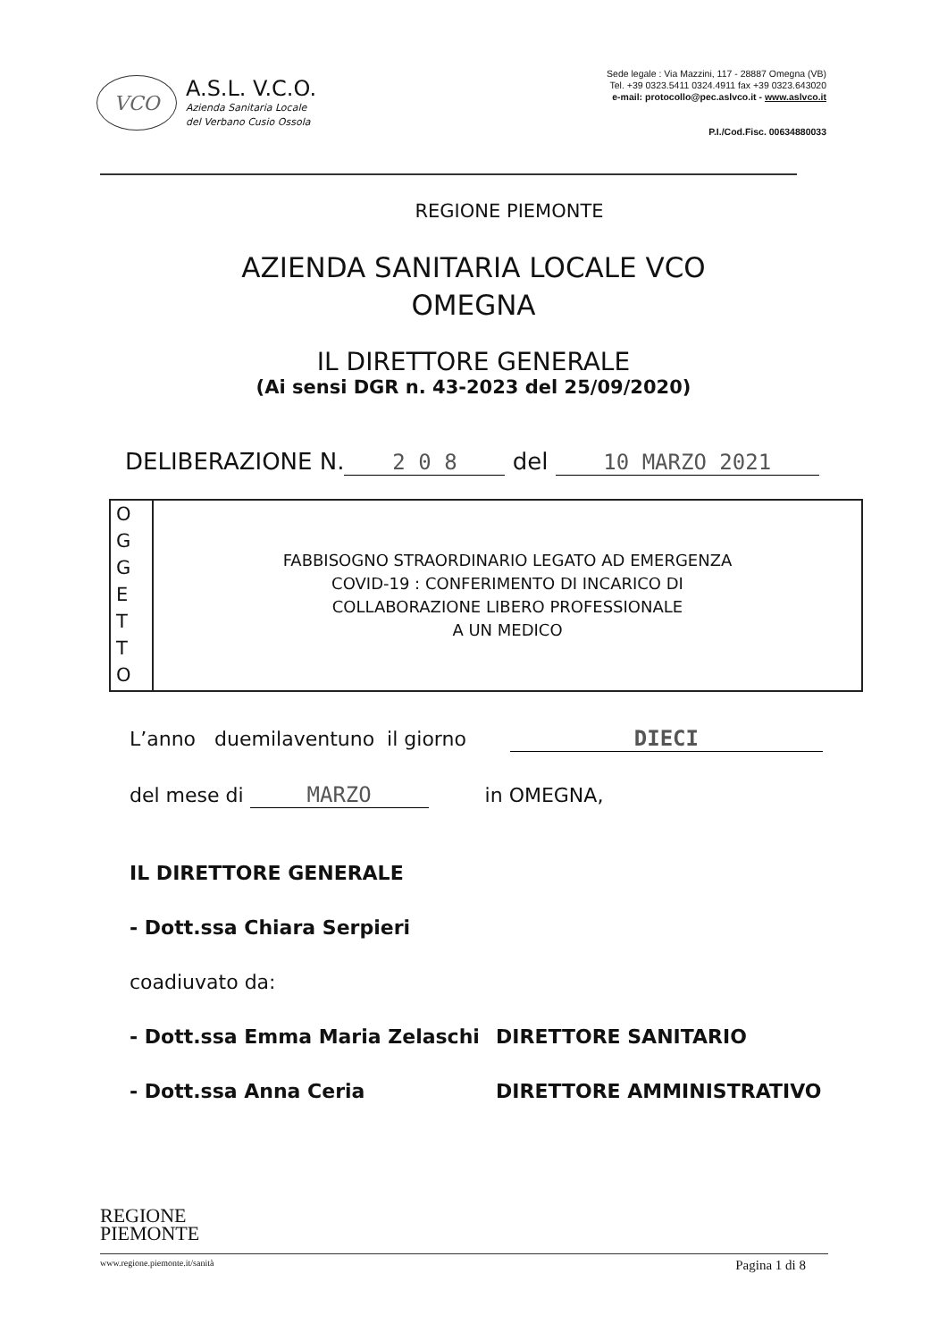VCO
A.S.L. V.C.O.
Azienda Sanitaria Locale
del Verbano Cusio Ossola
Sede legale : Via Mazzini, 117 - 28887 Omegna (VB)
Tel. +39 0323.5411 0324.4911 fax +39 0323.643020
e-mail: protocollo@pec.aslvco.it - www.aslvco.it
P.I./Cod.Fisc. 00634880033
REGIONE PIEMONTE
AZIENDA SANITARIA LOCALE VCO
OMEGNA
IL DIRETTORE GENERALE
(Ai sensi DGR n. 43-2023 del 25/09/2020)
DELIBERAZIONE N. 2 0 8 del 10 MARZO 2021
O
G
G
E
T
T
O
FABBISOGNO STRAORDINARIO LEGATO AD EMERGENZA
COVID-19 : CONFERIMENTO DI INCARICO DI
COLLABORAZIONE LIBERO PROFESSIONALE
A UN MEDICO
L’anno duemilaventuno il giorno DIECI
del mese di MARZO in OMEGNA,
IL DIRETTORE GENERALE
- Dott.ssa Chiara Serpieri
coadiuvato da:
- Dott.ssa Emma Maria Zelaschi DIRETTORE SANITARIO
- Dott.ssa Anna Ceria DIRETTORE AMMINISTRATIVO
REGIONE
PIEMONTE
www.regione.piemonte.it/sanità Pagina 1 di 8